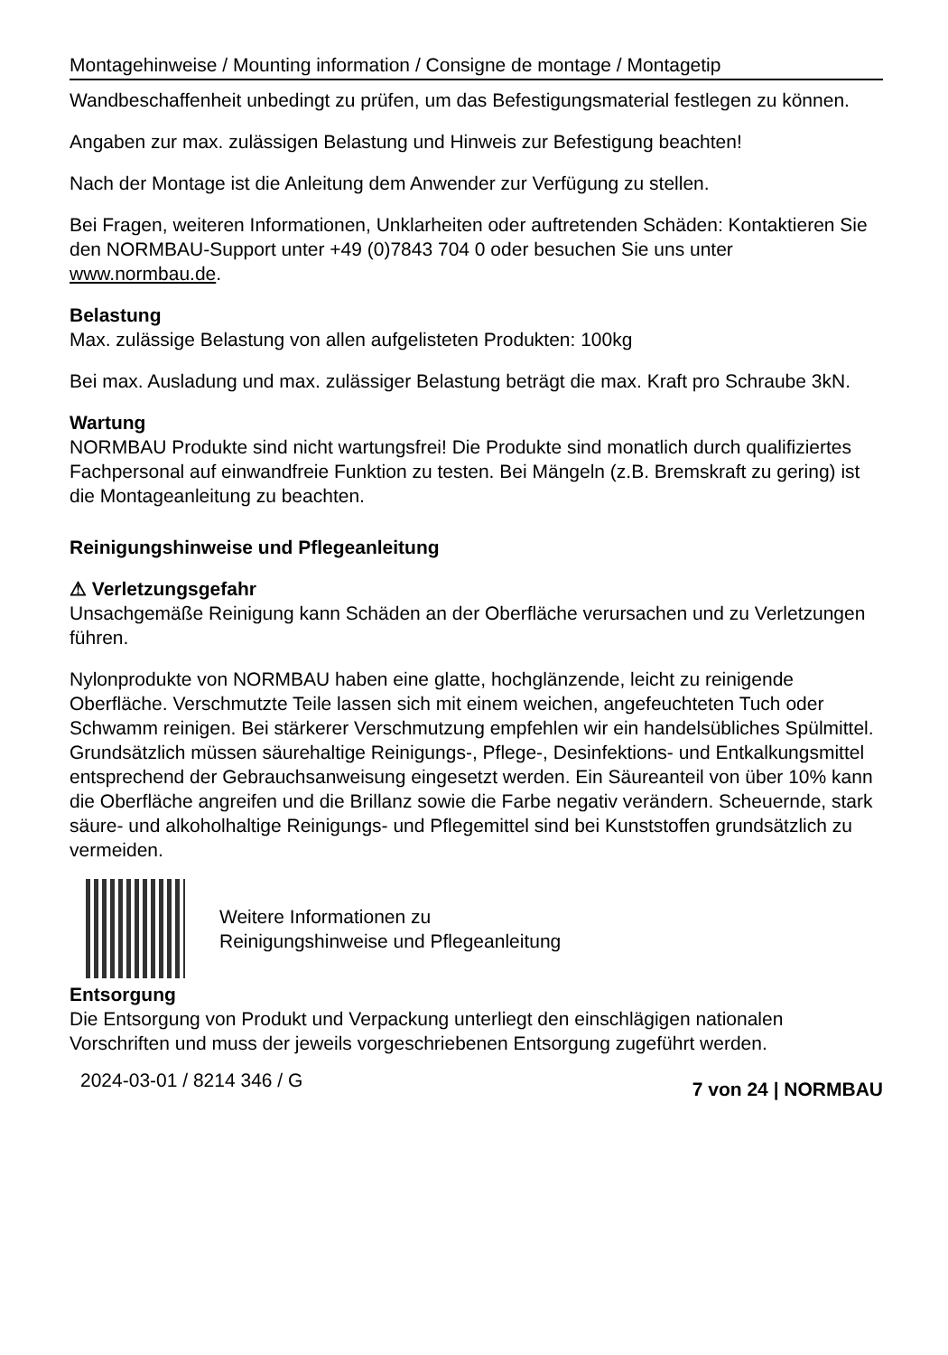Montagehinweise / Mounting information / Consigne de montage / Montagetip
Wandbeschaffenheit unbedingt zu prüfen, um das Befestigungsmaterial festlegen zu können.
Angaben zur max. zulässigen Belastung und Hinweis zur Befestigung beachten!
Nach der Montage ist die Anleitung dem Anwender zur Verfügung zu stellen.
Bei Fragen, weiteren Informationen, Unklarheiten oder auftretenden Schäden: Kontaktieren Sie den NORMBAU-Support unter +49 (0)7843 704 0 oder besuchen Sie uns unter www.normbau.de.
Belastung
Max. zulässige Belastung von allen aufgelisteten Produkten: 100kg
Bei max. Ausladung und max. zulässiger Belastung beträgt die max. Kraft pro Schraube 3kN.
Wartung
NORMBAU Produkte sind nicht wartungsfrei! Die Produkte sind monatlich durch qualifiziertes Fachpersonal auf einwandfreie Funktion zu testen. Bei Mängeln (z.B. Bremskraft zu gering) ist die Montageanleitung zu beachten.
Reinigungshinweise und Pflegeanleitung
⚠ Verletzungsgefahr
Unsachgemäße Reinigung kann Schäden an der Oberfläche verursachen und zu Verletzungen führen.
Nylonprodukte von NORMBAU haben eine glatte, hochglänzende, leicht zu reinigende Oberfläche. Verschmutzte Teile lassen sich mit einem weichen, angefeuchteten Tuch oder Schwamm reinigen. Bei stärkerer Verschmutzung empfehlen wir ein handelsübliches Spülmittel. Grundsätzlich müssen säurehaltige Reinigungs-, Pflege-, Desinfektions- und Entkalkungsmittel entsprechend der Gebrauchsanweisung eingesetzt werden. Ein Säureanteil von über 10% kann die Oberfläche angreifen und die Brillanz sowie die Farbe negativ verändern. Scheuernde, stark säure- und alkoholhaltige Reinigungs- und Pflegemittel sind bei Kunststoffen grundsätzlich zu vermeiden.
Weitere Informationen zu
Reinigungshinweise und Pflegeanleitung
Entsorgung
Die Entsorgung von Produkt und Verpackung unterliegt den einschlägigen nationalen Vorschriften und muss der jeweils vorgeschriebenen Entsorgung zugeführt werden.
2024-03-01 / 8214 346 / G 7 von 24 | NORMBAU